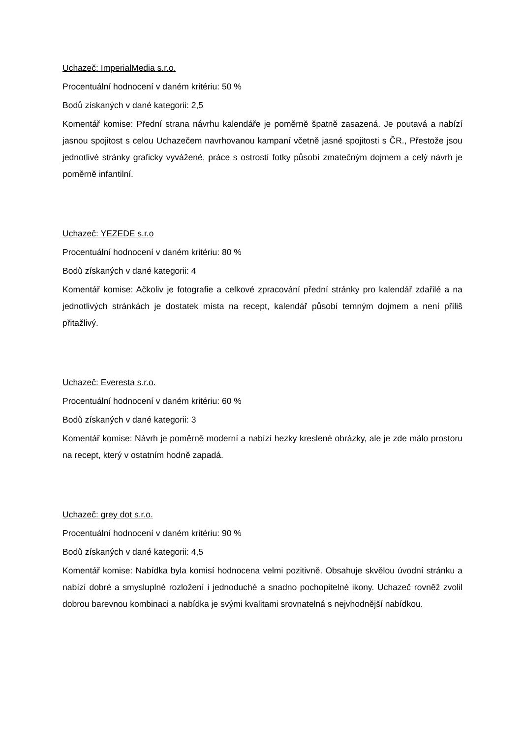Uchazeč: ImperialMedia s.r.o.
Procentuální hodnocení v daném kritériu: 50 %
Bodů získaných v dané kategorii: 2,5
Komentář komise: Přední strana návrhu kalendáře je poměrně špatně zasazená. Je poutavá a nabízí jasnou spojitost s celou Uchazečem navrhovanou kampaní včetně jasné spojitosti s ČR., Přestože jsou jednotlivé stránky graficky vyvážené, práce s ostrostí fotky působí zmatečným dojmem a celý návrh je poměrně infantilní.
Uchazeč: YEZEDE s.r.o
Procentuální hodnocení v daném kritériu: 80 %
Bodů získaných v dané kategorii: 4
Komentář komise: Ačkoliv je fotografie a celkové zpracování přední stránky pro kalendář zdařilé a na jednotlivých stránkách je dostatek místa na recept, kalendář působí temným dojmem a není příliš přitažlivý.
Uchazeč: Everesta s.r.o.
Procentuální hodnocení v daném kritériu: 60 %
Bodů získaných v dané kategorii: 3
Komentář komise: Návrh je poměrně moderní a nabízí hezky kreslené obrázky, ale je zde málo prostoru na recept, který v ostatním hodně zapadá.
Uchazeč: grey dot s.r.o.
Procentuální hodnocení v daném kritériu: 90 %
Bodů získaných v dané kategorii: 4,5
Komentář komise: Nabídka byla komisí hodnocena velmi pozitivně. Obsahuje skvělou úvodní stránku a nabízí dobré a smysluplné rozložení i jednoduché a snadno pochopitelné ikony. Uchazeč rovněž zvolil dobrou barevnou kombinaci a nabídka je svými kvalitami srovnatelná s nejvhodnější nabídkou.